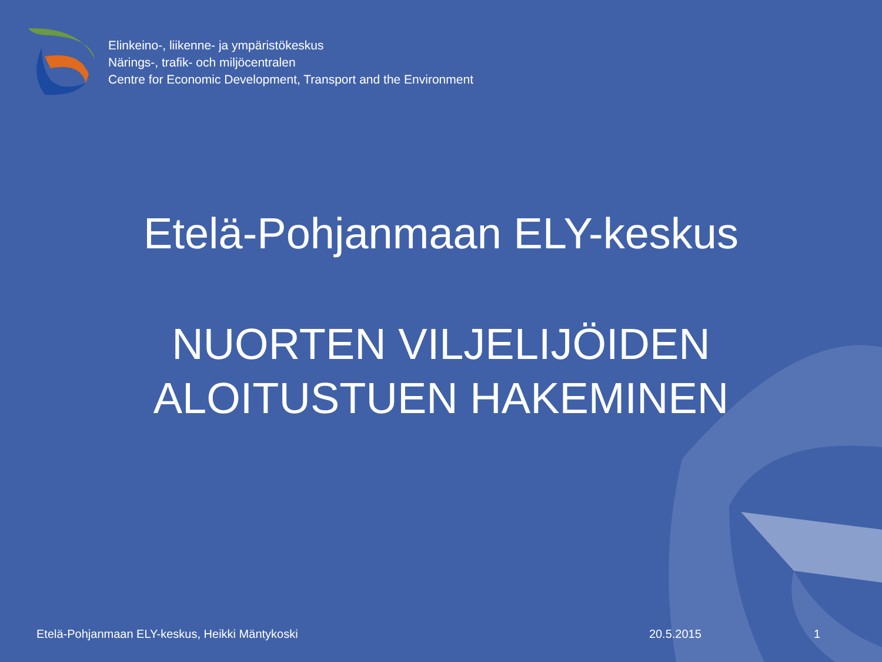Elinkeino-, liikenne- ja ympäristökeskus
Närings-, trafik- och miljöcentralen
Centre for Economic Development, Transport and the Environment
Etelä-Pohjanmaan ELY-keskus
NUORTEN VILJELIJÖIDEN
ALOITUSTUEN HAKEMINEN
Etelä-Pohjanmaan ELY-keskus, Heikki Mäntykoski 20.5.2015 1